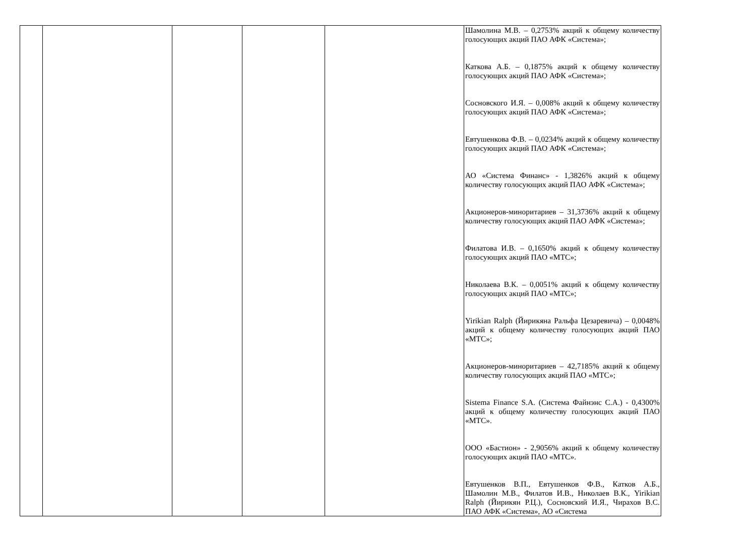| | | | | | Шамолина М.В. – 0,2753% акций к общему количеству голосующих акций ПАО АФК «Система»; Каткова А.Б. – 0,1875% акций к общему количеству голосующих акций ПАО АФК «Система»; Сосновского И.Я. – 0,008% акций к общему количеству голосующих акций ПАО АФК «Система»; Евтушенкова Ф.В. – 0,0234% акций к общему количеству голосующих акций ПАО АФК «Система»; АО «Система Финанс» - 1,3826% акций к общему количеству голосующих акций ПАО АФК «Система»; Акционеров-миноритариев – 31,3736% акций к общему количеству голосующих акций ПАО АФК «Система»; Филатова И.В. – 0,1650% акций к общему количеству голосующих акций ПАО «МТС»; Николаева В.К. – 0,0051% акций к общему количеству голосующих акций ПАО «МТС»; Yirikian Ralph (Йирикяна Ральфа Цезаревича) – 0,0048% акций к общему количеству голосующих акций ПАО «МТС»; Акционеров-миноритариев – 42,7185% акций к общему количеству голосующих акций ПАО «МТС»; Sistema Finance S.A. (Система Файнэнс С.А.) - 0,4300% акций к общему количеству голосующих акций ПАО «МТС». ООО «Бастион» - 2,9056% акций к общему количеству голосующих акций ПАО «МТС». Евтушенков В.П., Евтушенков Ф.В., Катков А.Б., Шамолин М.В., Филатов И.В., Николаев В.К., Yirikian Ralph (Йирикян Р.Ц.), Сосновский И.Я., Чирахов В.С. ПАО АФК «Система», АО «Система |